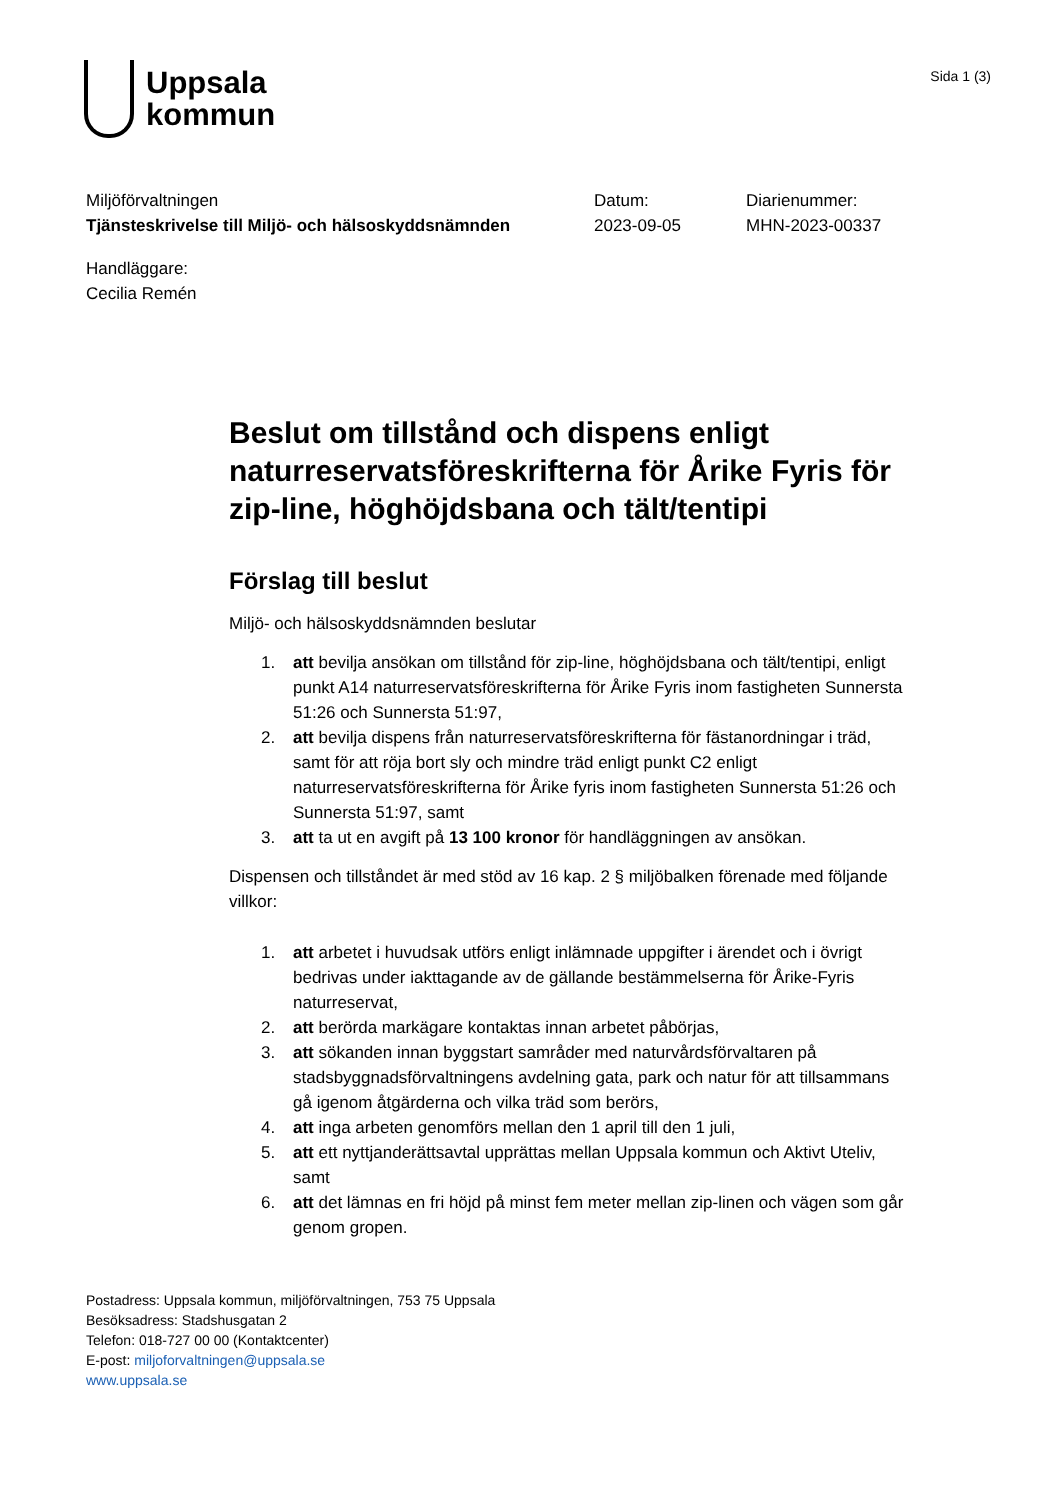Uppsala
kommun
Sida 1 (3)
Miljöförvaltningen
Tjänsteskrivelse till Miljö- och hälsoskyddsnämnden
Datum:
2023-09-05
Diarienummer:
MHN-2023-00337
Handläggare:
Cecilia Remén
Beslut om tillstånd och dispens enligt naturreservatsföreskrifterna för Årike Fyris för zip-line, höghöjdsbana och tält/tentipi
Förslag till beslut
Miljö- och hälsoskyddsnämnden beslutar
1. att bevilja ansökan om tillstånd för zip-line, höghöjdsbana och tält/tentipi, enligt punkt A14 naturreservatsföreskrifterna för Årike Fyris inom fastigheten Sunnersta 51:26 och Sunnersta 51:97,
2. att bevilja dispens från naturreservatsföreskrifterna för fästanordningar i träd, samt för att röja bort sly och mindre träd enligt punkt C2 enligt naturreservatsföreskrifterna för Årike fyris inom fastigheten Sunnersta 51:26 och Sunnersta 51:97, samt
3. att ta ut en avgift på 13 100 kronor för handläggningen av ansökan.
Dispensen och tillståndet är med stöd av 16 kap. 2 § miljöbalken förenade med följande villkor:
1. att arbetet i huvudsak utförs enligt inlämnade uppgifter i ärendet och i övrigt bedrivas under iakttagande av de gällande bestämmelserna för Årike-Fyris naturreservat,
2. att berörda markägare kontaktas innan arbetet påbörjas,
3. att sökanden innan byggstart samråder med naturvårdsförvaltaren på stadsbyggnadsförvaltningens avdelning gata, park och natur för att tillsammans gå igenom åtgärderna och vilka träd som berörs,
4. att inga arbeten genomförs mellan den 1 april till den 1 juli,
5. att ett nyttjanderättsavtal upprättas mellan Uppsala kommun och Aktivt Uteliv, samt
6. att det lämnas en fri höjd på minst fem meter mellan zip-linen och vägen som går genom gropen.
Postadress: Uppsala kommun, miljöförvaltningen, 753 75 Uppsala
Besöksadress: Stadshusgatan 2
Telefon: 018-727 00 00 (Kontaktcenter)
E-post: miljoforvaltningen@uppsala.se
www.uppsala.se